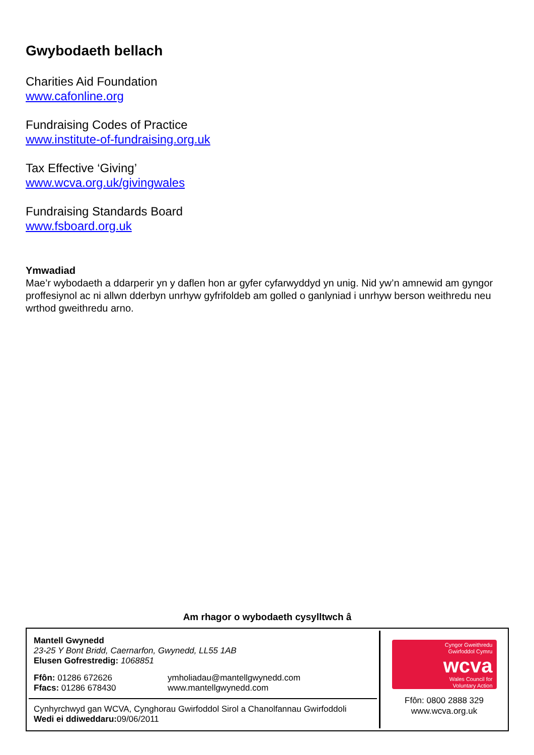Gwybodaeth bellach
Charities Aid Foundation
www.cafonline.org
Fundraising Codes of Practice
www.institute-of-fundraising.org.uk
Tax Effective ‘Giving’
www.wcva.org.uk/givingwales
Fundraising Standards Board
www.fsboard.org.uk
Ymwadiad
Mae’r wybodaeth a ddarperir yn y daflen hon ar gyfer cyfarwyddyd yn unig. Nid yw’n amnewid am gyngor proffesiynol ac ni allwn dderbyn unrhyw gyfrifoldeb am golled o ganlyniad i unrhyw berson weithredu neu wrthod gweithredu arno.
Am rhagor o wybodaeth cysylltwch â
Mantell Gwynedd
23-25 Y Bont Bridd, Caernarfon, Gwynedd, LL55 1AB
Elusen Gofrestredig: 1068851
Ffôn: 01286 672626
Ffacs: 01286 678430
ymholiadau@mantellgwynedd.com
www.mantellgwynedd.com
Cynhyrchwyd gan WCVA, Cynghorau Gwirfoddol Sirol a Chanolfannau Gwirfoddoli
Wedi ei ddiweddaru: 09/06/2011
Cyngor Gweithredu
Gwirfoddol Cymru
wcva
Wales Council for
Voluntary Action
Ffôn: 0800 2888 329
www.wcva.org.uk